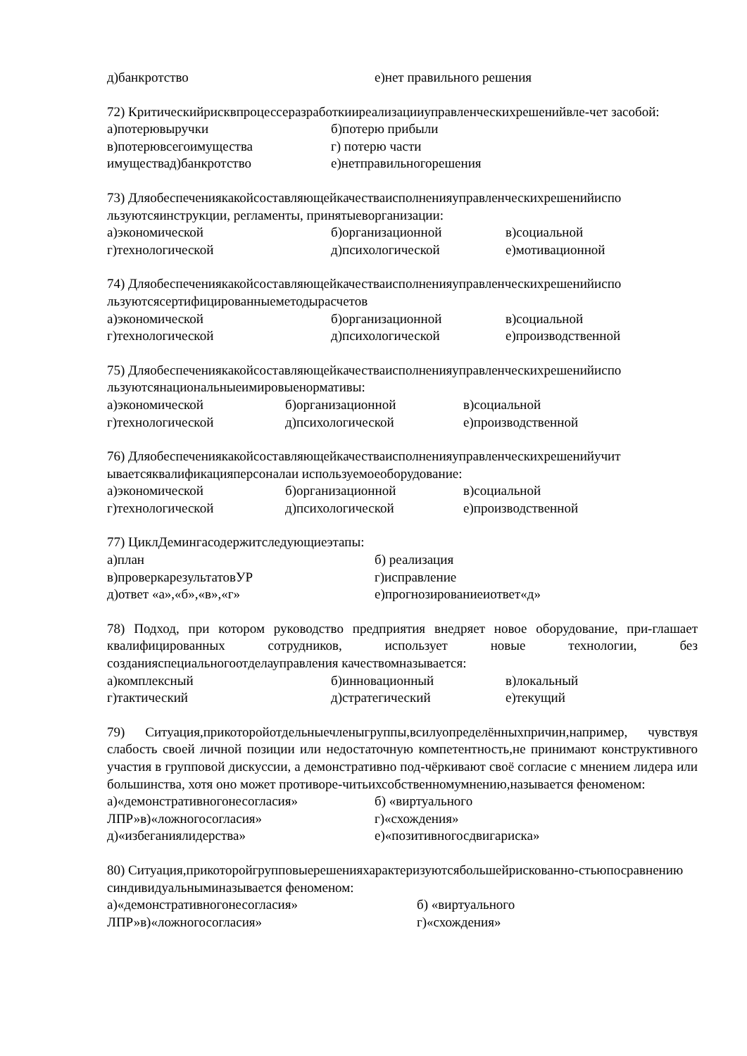д)банкротство е)нет правильного решения
72) Критическийрисквпроцессеразработкииреализацииуправленческихрешенийвле-чет засобой:
а)потерювыручки б)потерю прибыли
в)потерювсегоимущества г) потерю части
имуществад)банкротство е)нетправильногорешения
73) Дляобеспечениякакойсоставляющейкачестваисполненияуправленческихрешенийиспо льзуютсяинструкции, регламенты, принятыеворганизации:
а)экономической б)организационной в)социальной
г)технологической д)психологической е)мотивационной
74) Дляобеспечениякакойсоставляющейкачестваисполненияуправленческихрешенийиспо льзуютсясертифицированныеметодырасчетов
а)экономической б)организационной в)социальной
г)технологической д)психологической е)производственной
75) Дляобеспечениякакойсоставляющейкачестваисполненияуправленческихрешенийиспо льзуютсянациональныеимировыенормативы:
а)экономической б)организационной в)социальной
г)технологической д)психологической е)производственной
76) Дляобеспечениякакойсоставляющейкачестваисполненияуправленческихрешенийучит ываетсяквалификацияперсоналаи используемоеоборудование:
а)экономической б)организационной в)социальной
г)технологической д)психологической е)производственной
77) ЦиклДемингасодержитследующиеэтапы:
а)план б) реализация
в)проверкарезультатовУР г)исправление
д)ответ «а»,«б»,«в»,«г» е)прогнозированиеиответ«д»
78) Подход, при котором руководство предприятия внедряет новое оборудование, при-глашает квалифицированных сотрудников, использует новые технологии, без созданияспециальногоотделауправления качествомназывается:
а)комплексный б)инновационный в)локальный
г)тактический д)стратегический е)текущий
79) Ситуация,прикоторойотдельныечленыгруппы,всилуопределённыхпричин,например, чувствуя слабость своей личной позиции или недостаточную компетентность,не принимают конструктивного участия в групповой дискуссии, а демонстративно под-чёркивают своё согласие с мнением лидера или большинства, хотя оно может противоре-читьихсобственномумнению,называется феноменом:
а)«демонстративногонесогласия» б) «виртуального
ЛПР»в)«ложногосогласия» г)«схождения»
д)«избеганиялидерства» е)«позитивногосдвигариска»
80) Ситуация,прикоторойгрупповыерешенияхарактеризуютсябольшейрискованно-стьюпосравнению синдивидуальныминазывается феноменом:
а)«демонстративногонесогласия» б) «виртуального
ЛПР»в)«ложногосогласия» г)«схождения»